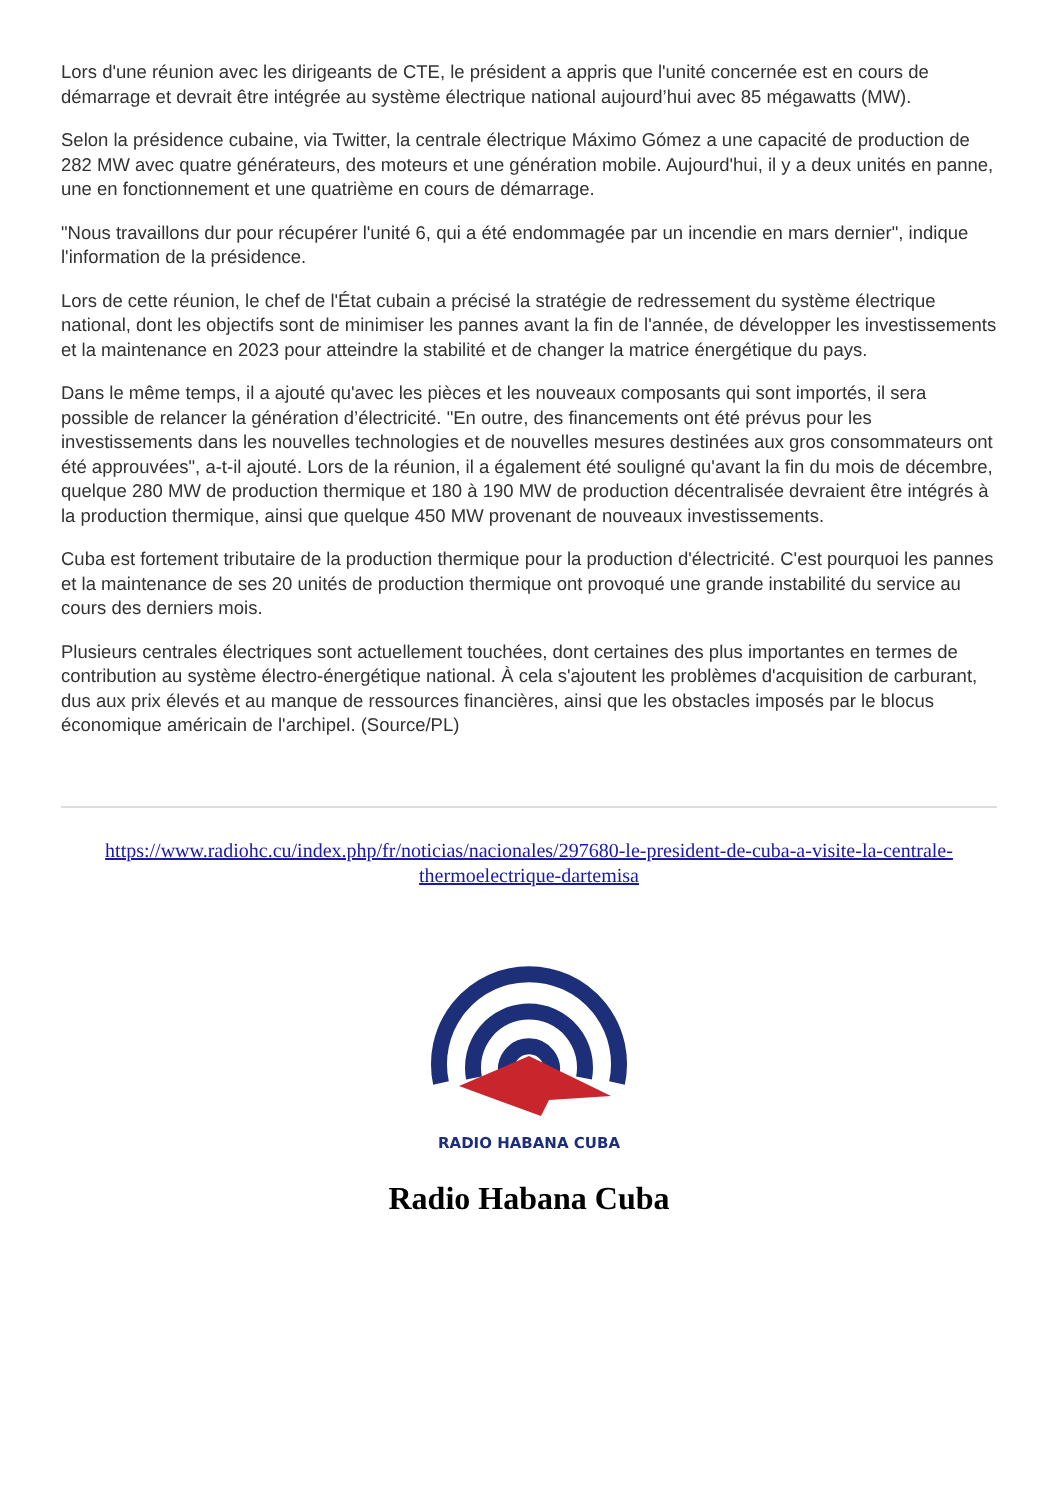Lors d'une réunion avec les dirigeants de CTE, le président a appris que l'unité concernée est en cours de démarrage et devrait être intégrée au système électrique national aujourd’hui avec 85 mégawatts (MW).
Selon la présidence cubaine, via Twitter, la centrale électrique Máximo Gómez a une capacité de production de 282 MW avec quatre générateurs, des moteurs et une génération mobile. Aujourd'hui, il y a deux unités en panne, une en fonctionnement et une quatrième en cours de démarrage.
"Nous travaillons dur pour récupérer l'unité 6, qui a été endommagée par un incendie en mars dernier", indique l'information de la présidence.
Lors de cette réunion, le chef de l'État cubain a précisé la stratégie de redressement du système électrique national, dont les objectifs sont de minimiser les pannes avant la fin de l'année, de développer les investissements et la maintenance en 2023 pour atteindre la stabilité et de changer la matrice énergétique du pays.
Dans le même temps, il a ajouté qu'avec les pièces et les nouveaux composants qui sont importés, il sera possible de relancer la génération d’électricité. "En outre, des financements ont été prévus pour les investissements dans les nouvelles technologies et de nouvelles mesures destinées aux gros consommateurs ont été approuvées", a-t-il ajouté. Lors de la réunion, il a également été souligné qu'avant la fin du mois de décembre, quelque 280 MW de production thermique et 180 à 190 MW de production décentralisée devraient être intégrés à la production thermique, ainsi que quelque 450 MW provenant de nouveaux investissements.
Cuba est fortement tributaire de la production thermique pour la production d'électricité. C'est pourquoi les pannes et la maintenance de ses 20 unités de production thermique ont provoqué une grande instabilité du service au cours des derniers mois.
Plusieurs centrales électriques sont actuellement touchées, dont certaines des plus importantes en termes de contribution au système électro-énergétique national. À cela s'ajoutent les problèmes d'acquisition de carburant, dus aux prix élevés et au manque de ressources financières, ainsi que les obstacles imposés par le blocus économique américain de l'archipel. (Source/PL)
https://www.radiohc.cu/index.php/fr/noticias/nacionales/297680-le-president-de-cuba-a-visite-la-centrale-thermoelectrique-dartemisa
RADIO HABANA CUBA
Radio Habana Cuba